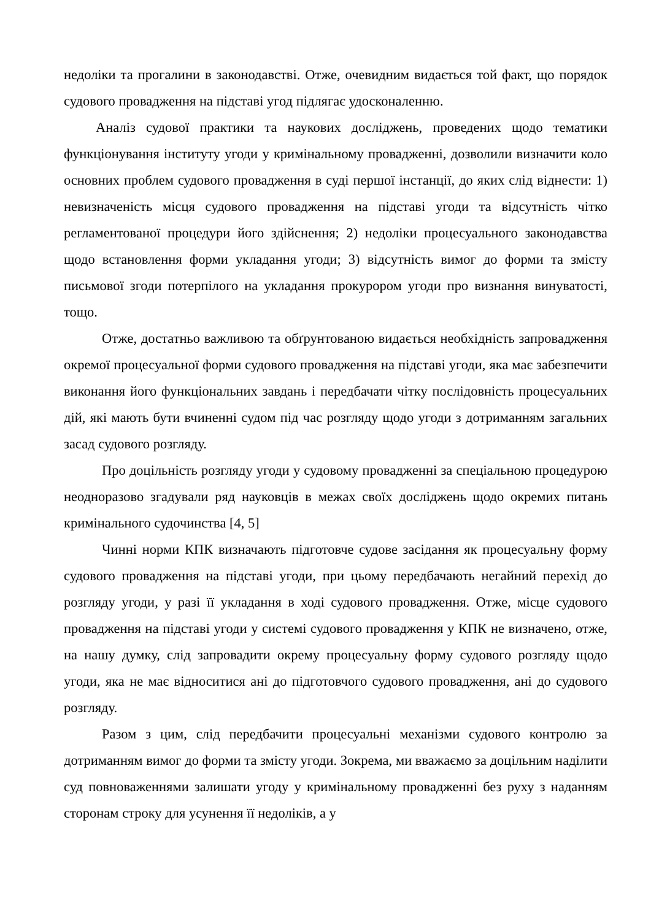недоліки та прогалини в законодавстві. Отже, очевидним видається той факт, що порядок судового провадження на підставі угод підлягає удосконаленню.
Аналіз судової практики та наукових досліджень, проведених щодо тематики функціонування інституту угоди у кримінальному провадженні, дозволили визначити коло основних проблем судового провадження в суді першої інстанції, до яких слід віднести: 1) невизначеність місця судового провадження на підставі угоди та відсутність чітко регламентованої процедури його здійснення; 2) недоліки процесуального законодавства щодо встановлення форми укладання угоди; 3) відсутність вимог до форми та змісту письмової згоди потерпілого на укладання прокурором угоди про визнання винуватості, тощо.
Отже, достатньо важливою та обґрунтованою видається необхідність запровадження окремої процесуальної форми судового провадження на підставі угоди, яка має забезпечити виконання його функціональних завдань і передбачати чітку послідовність процесуальних дій, які мають бути вчиненні судом під час розгляду щодо угоди з дотриманням загальних засад судового розгляду.
Про доцільність розгляду угоди у судовому провадженні за спеціальною процедурою неодноразово згадували ряд науковців в межах своїх досліджень щодо окремих питань кримінального судочинства [4, 5]
Чинні норми КПК визначають підготовче судове засідання як процесуальну форму судового провадження на підставі угоди, при цьому передбачають негайний перехід до розгляду угоди, у разі її укладання в ході судового провадження. Отже, місце судового провадження на підставі угоди у системі судового провадження у КПК не визначено, отже, на нашу думку, слід запровадити окрему процесуальну форму судового розгляду щодо угоди, яка не має відноситися ані до підготовчого судового провадження, ані до судового розгляду.
Разом з цим, слід передбачити процесуальні механізми судового контролю за дотриманням вимог до форми та змісту угоди. Зокрема, ми вважаємо за доцільним наділити суд повноваженнями залишати угоду у кримінальному провадженні без руху з наданням сторонам строку для усунення її недоліків, а у